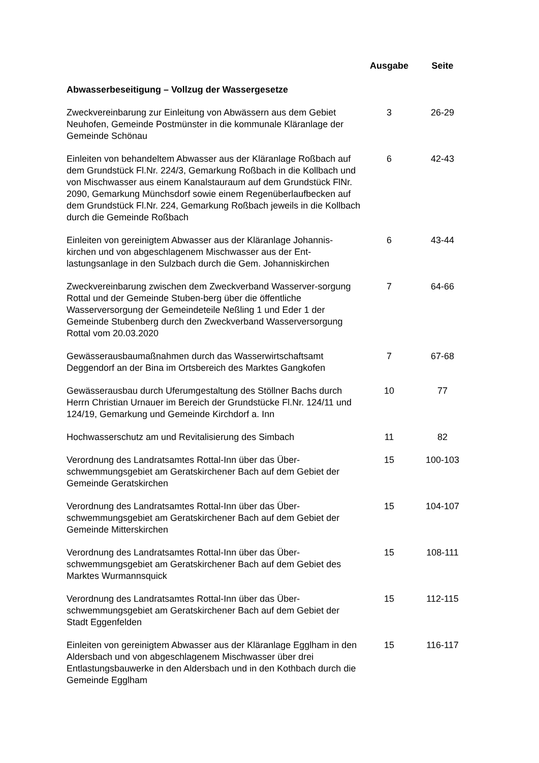| | Ausgabe | Seite |
| --- | --- | --- |
| Abwasserbeseitigung – Vollzug der Wassergesetze | | |
| Zweckvereinbarung zur Einleitung von Abwässern aus dem Gebiet Neuhofen, Gemeinde Postmünster in die kommunale Kläranlage der Gemeinde Schönau | 3 | 26-29 |
| Einleiten von behandeltem Abwasser aus der Kläranlage Roßbach auf dem Grundstück Fl.Nr. 224/3, Gemarkung Roßbach in die Kollbach und von Mischwasser aus einem Kanalstauraum auf dem Grundstück FlNr. 2090, Gemarkung Münchsdorf sowie einem Regenüberlaufbecken auf dem Grundstück Fl.Nr. 224, Gemarkung Roßbach jeweils in die Kollbach durch die Gemeinde Roßbach | 6 | 42-43 |
| Einleiten von gereinigtem Abwasser aus der Kläranlage Johannis-kirchen und von abgeschlagenem Mischwasser aus der Ent-lastungsanlage in den Sulzbach durch die Gem. Johanniskirchen | 6 | 43-44 |
| Zweckvereinbarung zwischen dem Zweckverband Wasserver-sorgung Rottal und der Gemeinde Stuben-berg über die öffentliche Wasserversorgung der Gemeindeteile Neßling 1 und Eder 1 der Gemeinde Stubenberg durch den Zweckverband Wasserversorgung Rottal vom 20.03.2020 | 7 | 64-66 |
| Gewässerausbaumaßnahmen durch das Wasserwirtschaftsamt Deggendorf an der Bina im Ortsbereich des Marktes Gangkofen | 7 | 67-68 |
| Gewässerausbau durch Uferumgestaltung des Stöllner Bachs durch Herrn Christian Urnauer im Bereich der Grundstücke Fl.Nr. 124/11 und 124/19, Gemarkung und Gemeinde Kirchdorf a. Inn | 10 | 77 |
| Hochwasserschutz am und Revitalisierung des Simbach | 11 | 82 |
| Verordnung des Landratsamtes Rottal-Inn über das Über-schwemmungsgebiet am Geratskirchener Bach auf dem Gebiet der Gemeinde Geratskirchen | 15 | 100-103 |
| Verordnung des Landratsamtes Rottal-Inn über das Über-schwemmungsgebiet am Geratskirchener Bach auf dem Gebiet der Gemeinde Mitterskirchen | 15 | 104-107 |
| Verordnung des Landratsamtes Rottal-Inn über das Über-schwemmungsgebiet am Geratskirchener Bach auf dem Gebiet des Marktes Wurmannsquick | 15 | 108-111 |
| Verordnung des Landratsamtes Rottal-Inn über das Über-schwemmungsgebiet am Geratskirchener Bach auf dem Gebiet der Stadt Eggenfelden | 15 | 112-115 |
| Einleiten von gereinigtem Abwasser aus der Kläranlage Egglham in den Aldersbach und von abgeschlagenem Mischwasser über drei Entlastungsbauwerke in den Aldersbach und in den Kothbach durch die Gemeinde Egglham | 15 | 116-117 |